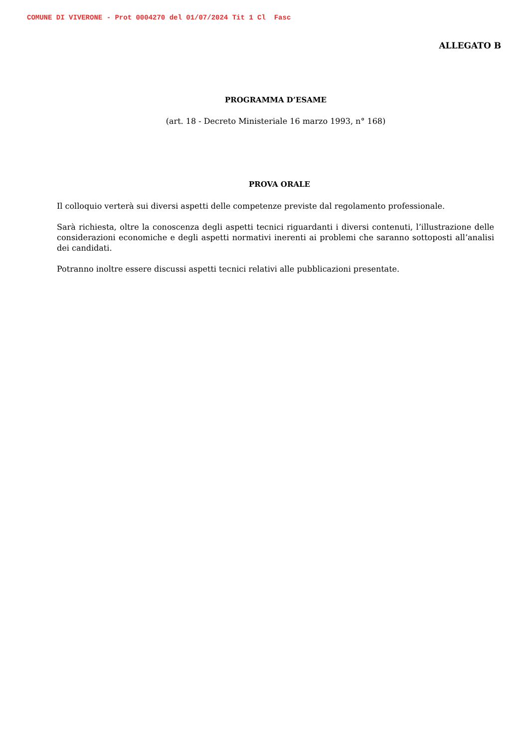COMUNE DI VIVERONE - Prot 0004270 del 01/07/2024 Tit 1 Cl Fasc
ALLEGATO B
PROGRAMMA D’ESAME
(art. 18 - Decreto Ministeriale 16 marzo 1993, n° 168)
PROVA ORALE
Il colloquio verterà sui diversi aspetti delle competenze previste dal regolamento professionale.
Sarà richiesta, oltre la conoscenza degli aspetti tecnici riguardanti i diversi contenuti, l’illustrazione delle considerazioni economiche e degli aspetti normativi inerenti ai problemi che saranno sottoposti all’analisi dei candidati.
Potranno inoltre essere discussi aspetti tecnici relativi alle pubblicazioni presentate.